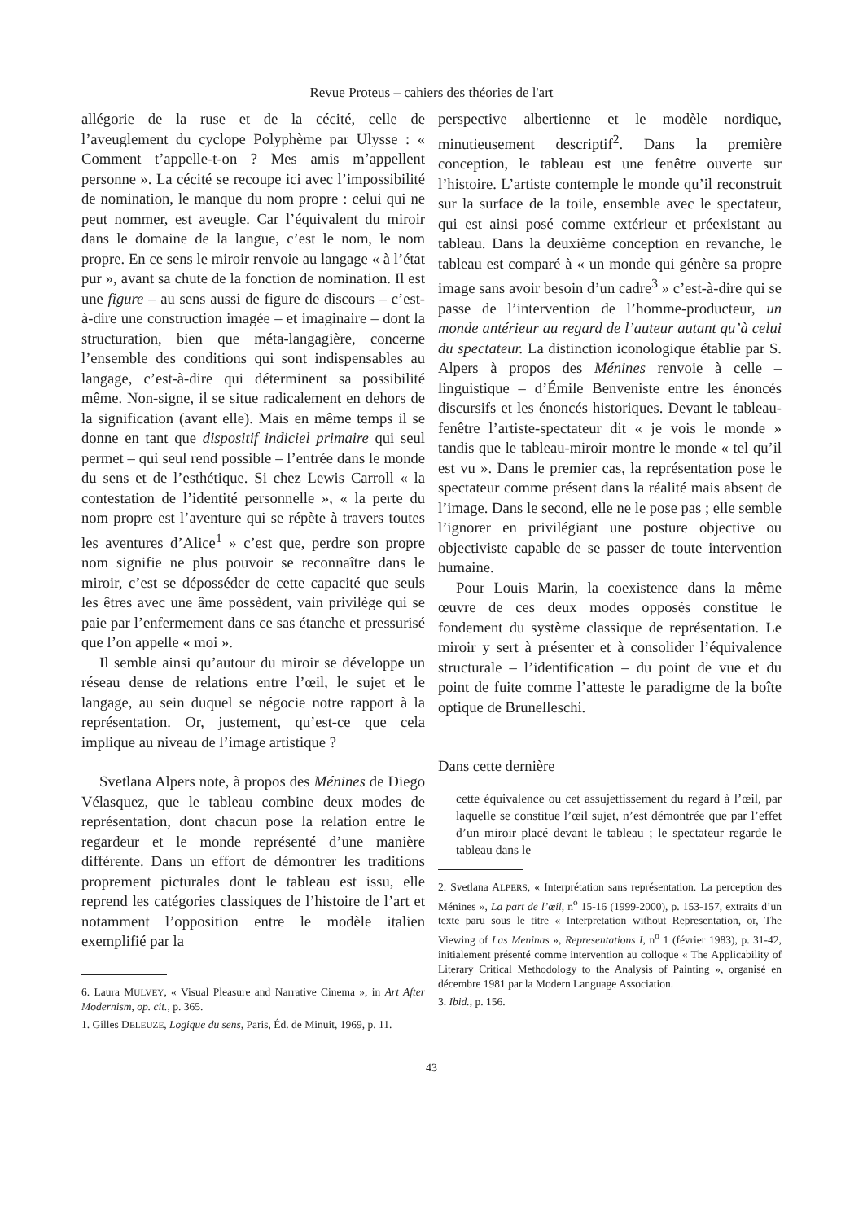Revue Proteus – cahiers des théories de l'art
allégorie de la ruse et de la cécité, celle de l’aveuglement du cyclope Polyphème par Ulysse : « Comment t’appelle-t-on ? Mes amis m’appellent personne ». La cécité se recoupe ici avec l’impossibilité de nomination, le manque du nom propre : celui qui ne peut nommer, est aveugle. Car l’équivalent du miroir dans le domaine de la langue, c’est le nom, le nom propre. En ce sens le miroir renvoie au langage « à l’état pur », avant sa chute de la fonction de nomination. Il est une figure – au sens aussi de figure de discours – c’est-à-dire une construction imagée – et imaginaire – dont la structuration, bien que méta-langagière, concerne l’ensemble des conditions qui sont indispensables au langage, c’est-à-dire qui déterminent sa possibilité même. Non-signe, il se situe radicalement en dehors de la signification (avant elle). Mais en même temps il se donne en tant que dispositif indiciel primaire qui seul permet – qui seul rend possible – l’entrée dans le monde du sens et de l’esthétique. Si chez Lewis Carroll « la contestation de l’identité personnelle », « la perte du nom propre est l’aventure qui se répète à travers toutes les aventures d’Alice<sup>1</sup> » c’est que, perdre son propre nom signifie ne plus pouvoir se reconnaître dans le miroir, c’est se déposséder de cette capacité que seuls les êtres avec une âme possèdent, vain privilège qui se paie par l’enfermement dans ce sas étanche et pressurisé que l’on appelle « moi ».
Il semble ainsi qu’autour du miroir se développe un réseau dense de relations entre l’œil, le sujet et le langage, au sein duquel se négocie notre rapport à la représentation. Or, justement, qu’est-ce que cela implique au niveau de l’image artistique ?
Svetlana Alpers note, à propos des Ménines de Diego Vélasquez, que le tableau combine deux modes de représentation, dont chacun pose la relation entre le regardeur et le monde représenté d’une manière différente. Dans un effort de démontrer les traditions proprement picturales dont le tableau est issu, elle reprend les catégories classiques de l’histoire de l’art et notamment l’opposition entre le modèle italien exemplifié par la
6. Laura MULVEY, « Visual Pleasure and Narrative Cinema », in Art After Modernism, op. cit., p. 365.
1. Gilles DELEUZE, Logique du sens, Paris, Éd. de Minuit, 1969, p. 11.
perspective albertienne et le modèle nordique, minutieusement descriptif<sup>2</sup>. Dans la première conception, le tableau est une fenêtre ouverte sur l’histoire. L’artiste contemple le monde qu’il reconstruit sur la surface de la toile, ensemble avec le spectateur, qui est ainsi posé comme extérieur et préexistant au tableau. Dans la deuxième conception en revanche, le tableau est comparé à « un monde qui génère sa propre image sans avoir besoin d’un cadre<sup>3</sup> » c’est-à-dire qui se passe de l’intervention de l’homme-producteur, un monde antérieur au regard de l’auteur autant qu’à celui du spectateur. La distinction iconologique établie par S. Alpers à propos des Ménines renvoie à celle – linguistique – d’Émile Benveniste entre les énoncés discursifs et les énoncés historiques. Devant le tableau-fenêtre l’artiste-spectateur dit « je vois le monde » tandis que le tableau-miroir montre le monde « tel qu’il est vu ». Dans le premier cas, la représentation pose le spectateur comme présent dans la réalité mais absent de l’image. Dans le second, elle ne le pose pas ; elle semble l’ignorer en privilégiant une posture objective ou objectiviste capable de se passer de toute intervention humaine.
Pour Louis Marin, la coexistence dans la même œuvre de ces deux modes opposés constitue le fondement du système classique de représentation. Le miroir y sert à présenter et à consolider l’équivalence structurale – l’identification – du point de vue et du point de fuite comme l’atteste le paradigme de la boîte optique de Brunelleschi.
Dans cette dernière
cette équivalence ou cet assujettissement du regard à l’œil, par laquelle se constitue l’œil sujet, n’est démontrée que par l’effet d’un miroir placé devant le tableau ; le spectateur regarde le tableau dans le
2. Svetlana ALPERS, « Interprétation sans représentation. La perception des Ménines », La part de l’œil, n<sup>o</sup> 15-16 (1999-2000), p. 153-157, extraits d’un texte paru sous le titre « Interpretation without Representation, or, The Viewing of Las Meninas », Representations I, n<sup>o</sup> 1 (février 1983), p. 31-42, initialement présenté comme intervention au colloque « The Applicability of Literary Critical Methodology to the Analysis of Painting », organisé en décembre 1981 par la Modern Language Association.
3. Ibid., p. 156.
43